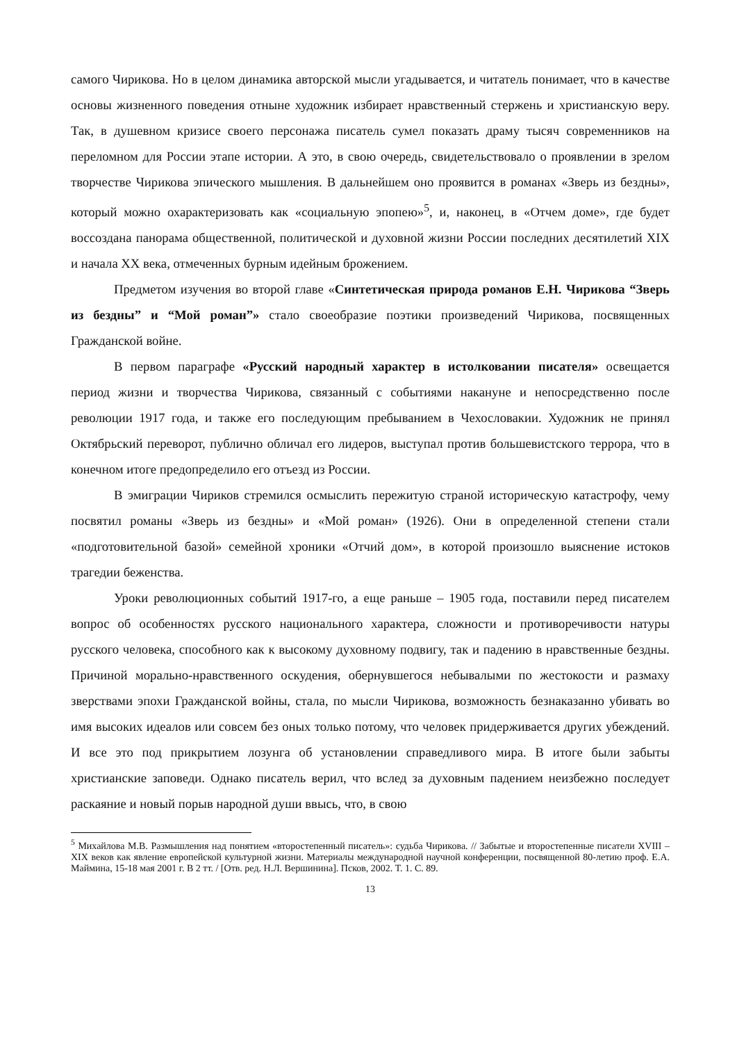самого Чирикова. Но в целом динамика авторской мысли угадывается, и читатель понимает, что в качестве основы жизненного поведения отныне художник избирает нравственный стержень и христианскую веру. Так, в душевном кризисе своего персонажа писатель сумел показать драму тысяч современников на переломном для России этапе истории. А это, в свою очередь, свидетельствовало о проявлении в зрелом творчестве Чирикова эпического мышления. В дальнейшем оно проявится в романах «Зверь из бездны», который можно охарактеризовать как «социальную эпопею»<sup>5</sup>, и, наконец, в «Отчем доме», где будет воссоздана панорама общественной, политической и духовной жизни России последних десятилетий XIX и начала XX века, отмеченных бурным идейным брожением.
Предметом изучения во второй главе «Синтетическая природа романов Е.Н. Чирикова “Зверь из бездны” и “Мой роман”» стало своеобразие поэтики произведений Чирикова, посвященных Гражданской войне.
В первом параграфе «Русский народный характер в истолковании писателя» освещается период жизни и творчества Чирикова, связанный с событиями накануне и непосредственно после революции 1917 года, и также его последующим пребыванием в Чехословакии. Художник не принял Октябрьский переворот, публично обличал его лидеров, выступал против большевистского террора, что в конечном итоге предопределило его отъезд из России.
В эмиграции Чириков стремился осмыслить пережитую страной историческую катастрофу, чему посвятил романы «Зверь из бездны» и «Мой роман» (1926). Они в определенной степени стали «подготовительной базой» семейной хроники «Отчий дом», в которой произошло выяснение истоков трагедии беженства.
Уроки революционных событий 1917-го, а еще раньше – 1905 года, поставили перед писателем вопрос об особенностях русского национального характера, сложности и противоречивости натуры русского человека, способного как к высокому духовному подвигу, так и падению в нравственные бездны. Причиной морально-нравственного оскудения, обернувшегося небывалыми по жестокости и размаху зверствами эпохи Гражданской войны, стала, по мысли Чирикова, возможность безнаказанно убивать во имя высоких идеалов или совсем без оных только потому, что человек придерживается других убеждений. И все это под прикрытием лозунга об установлении справедливого мира. В итоге были забыты христианские заповеди. Однако писатель верил, что вслед за духовным падением неизбежно последует раскаяние и новый порыв народной души ввысь, что, в свою
<sup>5</sup> Михайлова М.В. Размышления над понятием «второстепенный писатель»: судьба Чирикова. // Забытые и второстепенные писатели XVIII – XIX веков как явление европейской культурной жизни. Материалы международной научной конференции, посвященной 80-летию проф. Е.А. Маймина, 15-18 мая 2001 г. В 2 тт. / [Отв. ред. Н.Л. Вершинина]. Псков, 2002. Т. 1. С. 89.
13